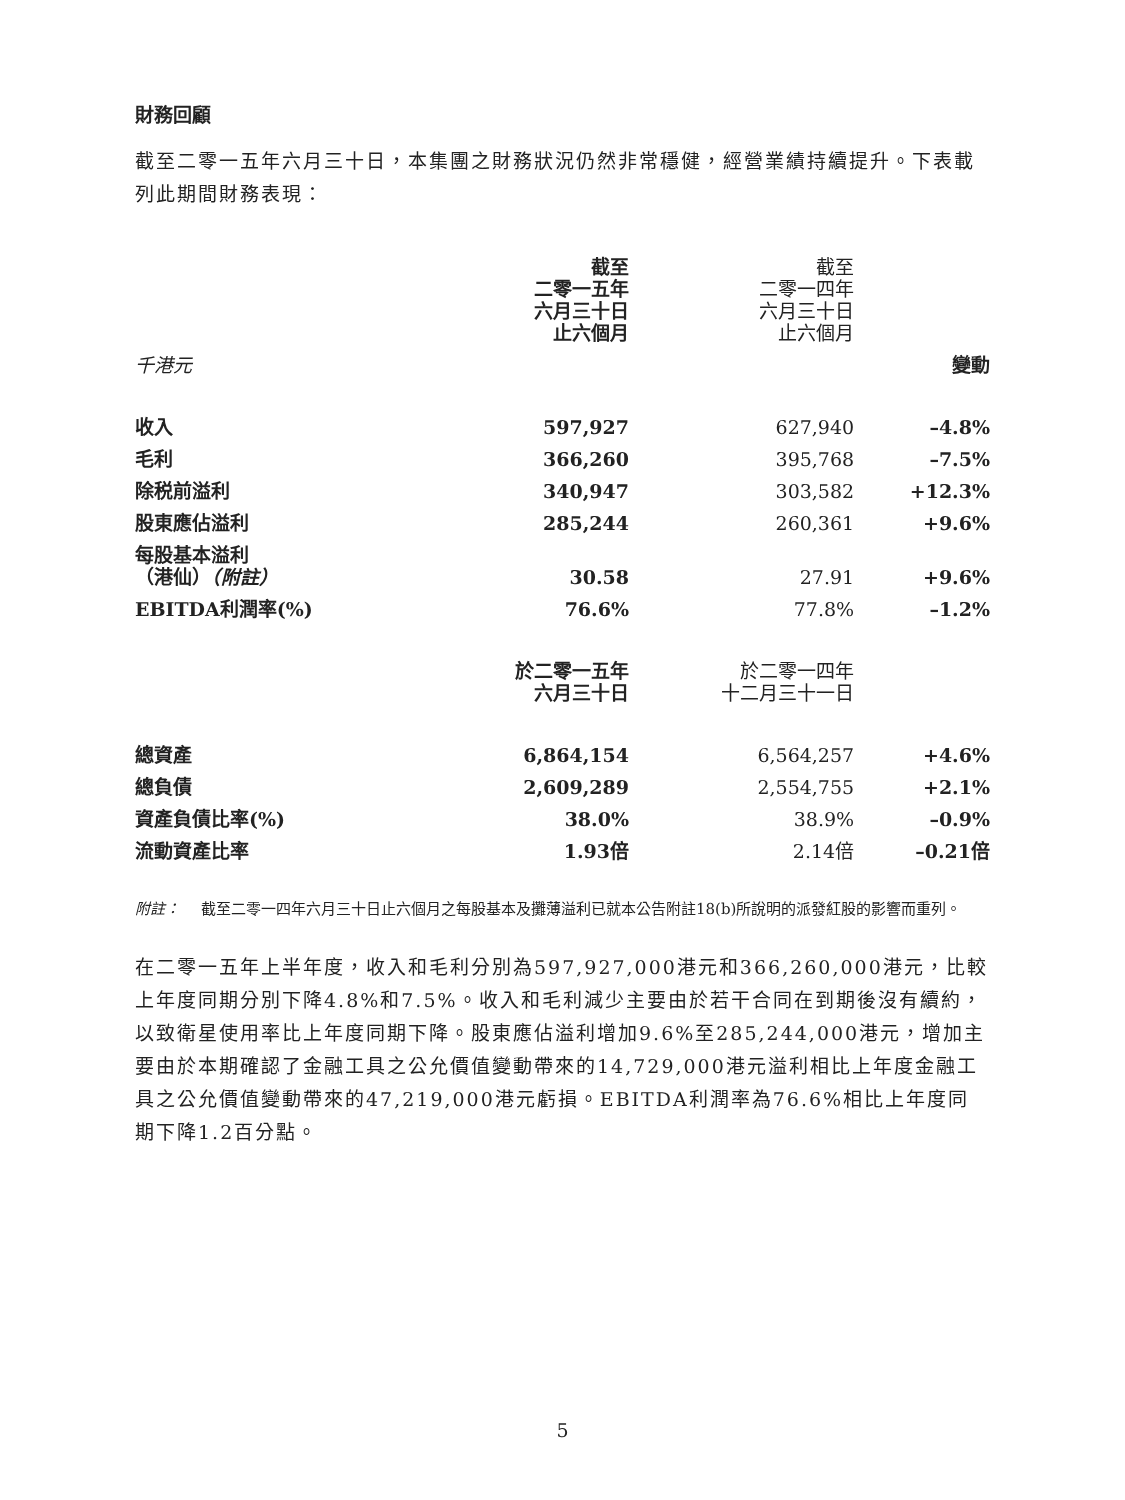財務回顧
截至二零一五年六月三十日，本集團之財務狀況仍然非常穩健，經營業績持續提升。下表載列此期間財務表現：
| | 截至 二零一五年 六月三十日 止六個月 | 截至 二零一四年 六月三十日 止六個月 | |
| --- | --- | --- | --- |
| 千港元 | | | 變動 |
| 收入 | 597,927 | 627,940 | –4.8% |
| 毛利 | 366,260 | 395,768 | –7.5% |
| 除税前溢利 | 340,947 | 303,582 | +12.3% |
| 股東應佔溢利 | 285,244 | 260,361 | +9.6% |
| 每股基本溢利 （港仙） （附註） | 30.58 | 27.91 | +9.6% |
| EBITDA利潤率(%) | 76.6% | 77.8% | –1.2% |
| | 於二零一五年 六月三十日 | 於二零一四年 十二月三十一日 | |
| 總資產 | 6,864,154 | 6,564,257 | +4.6% |
| 總負債 | 2,609,289 | 2,554,755 | +2.1% |
| 資產負債比率(%) | 38.0% | 38.9% | –0.9% |
| 流動資產比率 | 1.93倍 | 2.14倍 | –0.21倍 |
附註： 截至二零一四年六月三十日止六個月之每股基本及攤薄溢利已就本公告附註18(b)所說明的派發紅股的影響而重列。
在二零一五年上半年度，收入和毛利分別為597,927,000港元和366,260,000港元，比較上年度同期分別下降4.8%和7.5%。收入和毛利減少主要由於若干合同在到期後沒有續約，以致衛星使用率比上年度同期下降。股東應佔溢利增加9.6%至285,244,000港元，增加主要由於本期確認了金融工具之公允價值變動帶來的14,729,000港元溢利相比上年度金融工具之公允價值變動帶來的47,219,000港元虧損。EBITDA利潤率為76.6%相比上年度同期下降1.2百分點。
5